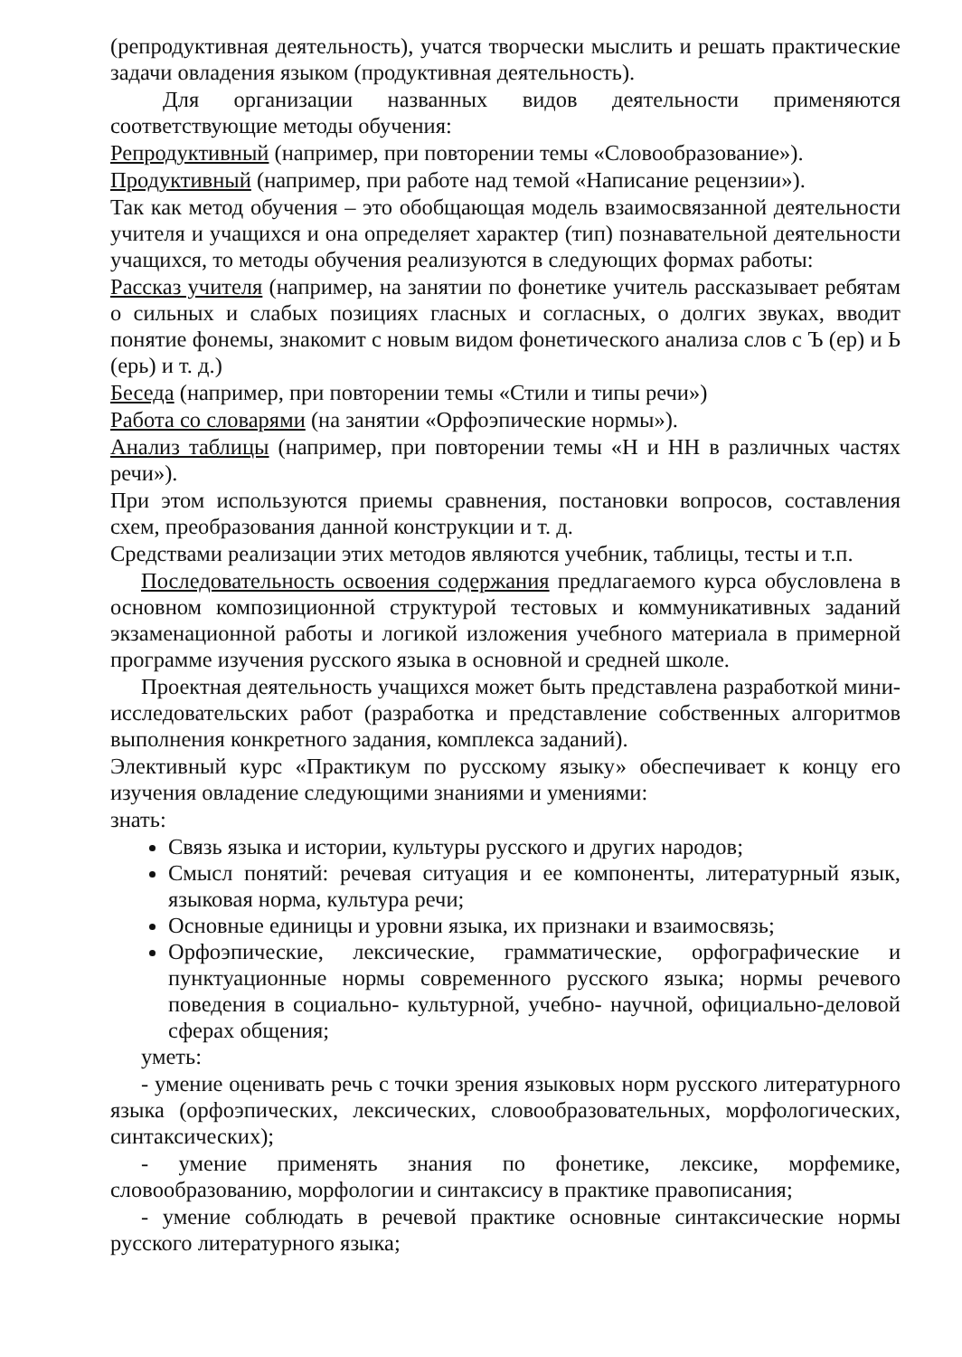(репродуктивная деятельность), учатся творчески мыслить и решать практические задачи овладения языком (продуктивная деятельность).
Для организации названных видов деятельности применяются соответствующие методы обучения:
Репродуктивный (например, при повторении темы «Словообразование»).
Продуктивный (например, при работе над темой «Написание рецензии»).
Так как метод обучения – это обобщающая модель взаимосвязанной деятельности учителя и учащихся и она определяет характер (тип) познавательной деятельности учащихся, то методы обучения реализуются в следующих формах работы:
Рассказ учителя (например, на занятии по фонетике учитель рассказывает ребятам о сильных и слабых позициях гласных и согласных, о долгих звуках, вводит понятие фонемы, знакомит с новым видом фонетического анализа слов с Ъ (ер) и Ь (ерь) и т. д.)
Беседа (например, при повторении темы «Стили и типы речи»)
Работа со словарями (на занятии «Орфоэпические нормы»).
Анализ таблицы (например, при повторении темы «Н и НН в различных частях речи»).
При этом используются приемы сравнения, постановки вопросов, составления схем, преобразования данной конструкции и т. д.
Средствами реализации этих методов являются учебник, таблицы, тесты и т.п.
Последовательность освоения содержания предлагаемого курса обусловлена в основном композиционной структурой тестовых и коммуникативных заданий экзаменационной работы и логикой изложения учебного материала в примерной программе изучения русского языка в основной и средней школе.
Проектная деятельность учащихся может быть представлена разработкой мини-исследовательских работ (разработка и представление собственных алгоритмов выполнения конкретного задания, комплекса заданий).
Элективный курс «Практикум по русскому языку» обеспечивает к концу его изучения овладение следующими знаниями и умениями:
знать:
Связь языка и истории, культуры русского и других народов;
Смысл понятий: речевая ситуация и ее компоненты, литературный язык, языковая норма, культура речи;
Основные единицы и уровни языка, их признаки и взаимосвязь;
Орфоэпические, лексические, грамматические, орфографические и пунктуационные нормы современного русского языка; нормы речевого поведения в социально- культурной, учебно- научной, официально-деловой сферах общения;
уметь:
- умение оценивать речь с точки зрения языковых норм русского литературного языка (орфоэпических, лексических, словообразовательных, морфологических, синтаксических);
- умение применять знания по фонетике, лексике, морфемике, словообразованию, морфологии и синтаксису в практике правописания;
- умение соблюдать в речевой практике основные синтаксические нормы русского литературного языка;